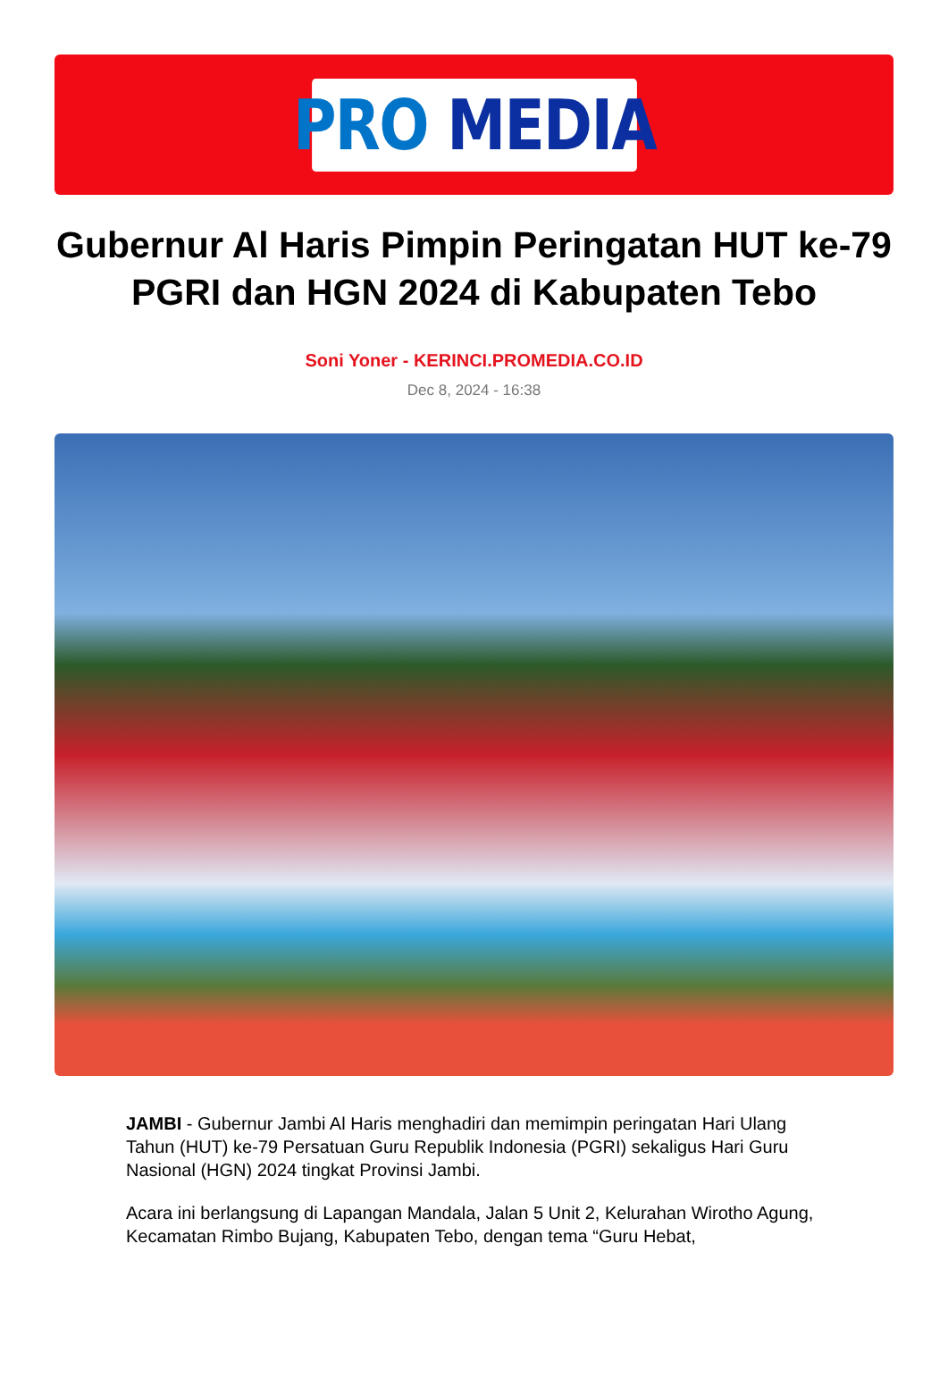PRO MEDIA
Gubernur Al Haris Pimpin Peringatan HUT ke-79 PGRI dan HGN 2024 di Kabupaten Tebo
Soni Yoner - KERINCI.PROMEDIA.CO.ID
Dec 8, 2024 - 16:38
JAMBI - Gubernur Jambi Al Haris menghadiri dan memimpin peringatan Hari Ulang Tahun (HUT) ke-79 Persatuan Guru Republik Indonesia (PGRI) sekaligus Hari Guru Nasional (HGN) 2024 tingkat Provinsi Jambi.
Acara ini berlangsung di Lapangan Mandala, Jalan 5 Unit 2, Kelurahan Wirotho Agung, Kecamatan Rimbo Bujang, Kabupaten Tebo, dengan tema “Guru Hebat,